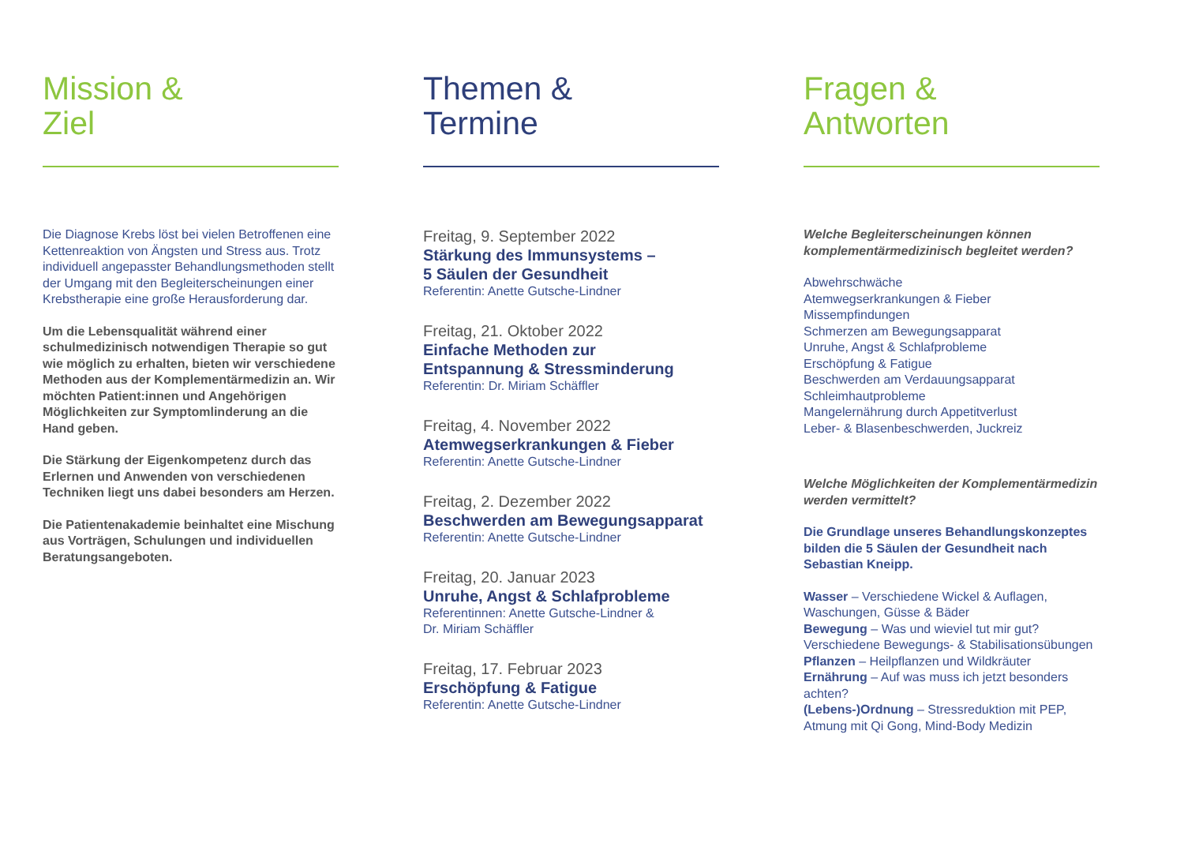Mission &
Ziel
Die Diagnose Krebs löst bei vielen Betroffenen eine Kettenreaktion von Ängsten und Stress aus. Trotz individuell angepasster Behandlungsmethoden stellt der Umgang mit den Begleiterscheinungen einer Krebstherapie eine große Herausforderung dar.
Um die Lebensqualität während einer schulmedizinisch notwendigen Therapie so gut wie möglich zu erhalten, bieten wir verschiedene Methoden aus der Komplementärmedizin an. Wir möchten Patient:innen und Angehörigen Möglichkeiten zur Symptomlinderung an die Hand geben.
Die Stärkung der Eigenkompetenz durch das Erlernen und Anwenden von verschiedenen Techniken liegt uns dabei besonders am Herzen.
Die Patientenakademie beinhaltet eine Mischung aus Vorträgen, Schulungen und individuellen Beratungsangeboten.
Themen &
Termine
Freitag, 9. September 2022
Stärkung des Immunsystems –
5 Säulen der Gesundheit
Referentin: Anette Gutsche-Lindner
Freitag, 21. Oktober 2022
Einfache Methoden zur
Entspannung & Stressminderung
Referentin: Dr. Miriam Schäffler
Freitag, 4. November 2022
Atemwegserkrankungen & Fieber
Referentin: Anette Gutsche-Lindner
Freitag, 2. Dezember 2022
Beschwerden am Bewegungsapparat
Referentin: Anette Gutsche-Lindner
Freitag, 20. Januar 2023
Unruhe, Angst & Schlafprobleme
Referentinnen: Anette Gutsche-Lindner &
Dr. Miriam Schäffler
Freitag, 17. Februar 2023
Erschöpfung & Fatigue
Referentin: Anette Gutsche-Lindner
Fragen &
Antworten
Welche Begleiterscheinungen können komplementärmedizinisch begleitet werden?
Abwehrschwäche
Atemwegserkrankungen & Fieber
Missempfindungen
Schmerzen am Bewegungsapparat
Unruhe, Angst & Schlafprobleme
Erschöpfung & Fatigue
Beschwerden am Verdauungsapparat
Schleimhautprobleme
Mangelernährung durch Appetitverlust
Leber- & Blasenbeschwerden, Juckreiz
Welche Möglichkeiten der Komplementärmedizin werden vermittelt?
Die Grundlage unseres Behandlungskonzeptes bilden die 5 Säulen der Gesundheit nach Sebastian Kneipp.
Wasser – Verschiedene Wickel & Auflagen, Waschungen, Güsse & Bäder
Bewegung – Was und wieviel tut mir gut? Verschiedene Bewegungs- & Stabilisationsübungen
Pflanzen – Heilpflanzen und Wildkräuter
Ernährung – Auf was muss ich jetzt besonders achten?
(Lebens-)Ordnung – Stressreduktion mit PEP, Atmung mit Qi Gong, Mind-Body Medizin